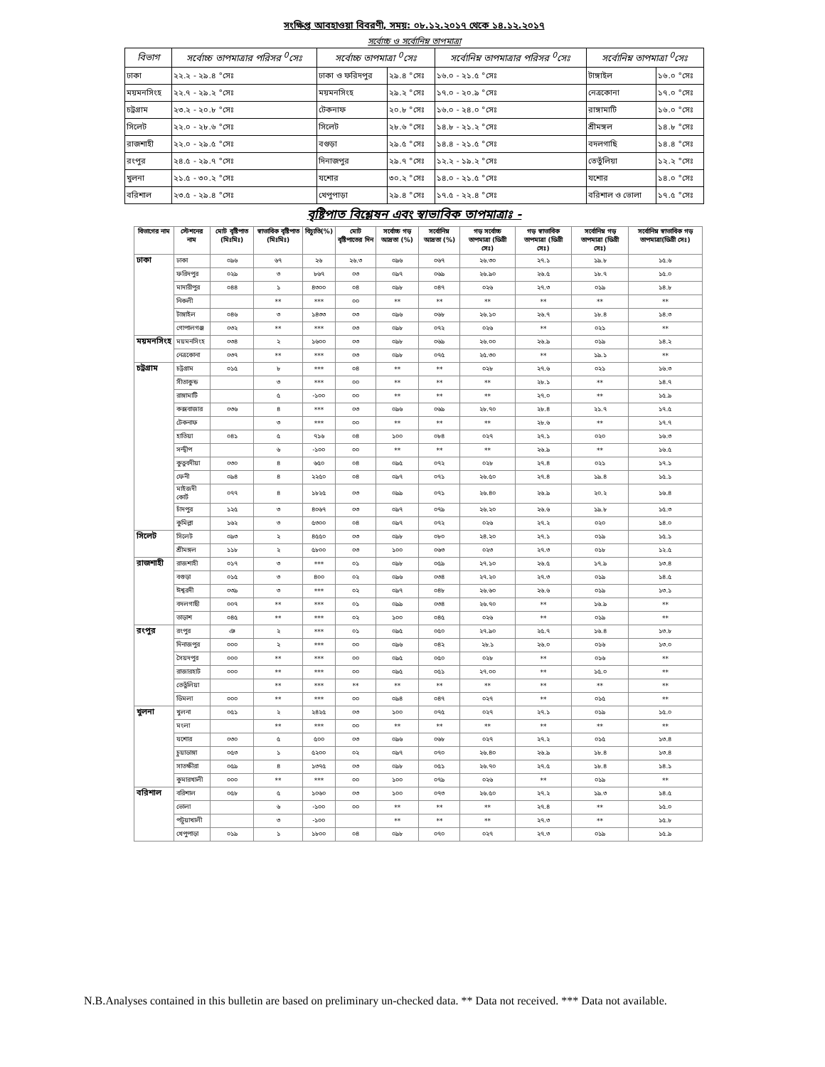সংক্ষিপ্ত আবহাওয়া বিবরণী, সময়: ০৮.১২.২০১৭ থেকে ১৪.১২.২০১৭
সর্বোচ্চ ও সর্বোনিম্ন তাপমাত্রা
| বিভাগ | সর্বোচ্চ তাপমাত্রার পরিসর <sup>0</sup>সেঃ | সর্বোচ্চ তাপমাত্রা <sup>0</sup>সেঃ | | সর্বোনিম্ন তাপমাত্রার পরিসর <sup>0</sup>সেঃ | সর্বোনিম্ন তাপমাত্রা <sup>0</sup>সেঃ | |
| --- | --- | --- | --- | --- | --- | --- |
| ঢাকা | ২২.২ - ২৯.৪ °সেঃ | ঢাকা ও ফরিদপুর | ২৯.৪ °সেঃ | ১৬.০ - ২১.৫ °সেঃ | টাঙ্গাইল | ১৬.০ °সেঃ |
| ময়মনসিংহ | ২২.৭ - ২৯.২ °সেঃ | ময়মনসিংহ | ২৯.২ °সেঃ | ১৭.০ - ২০.৯ °সেঃ | নেত্রকোনা | ১৭.০ °সেঃ |
| চট্রগ্রাম | ২৩.২ - ২০.৮ °সেঃ | টেকনাফ | ২০.৮ °সেঃ | ১৬.০ - ২৪.০ °সেঃ | রাঙ্গামাটি | ১৬.০ °সেঃ |
| সিলেট | ২২.০ - ২৮.৬ °সেঃ | সিলেট | ২৮.৬ °সেঃ | ১৪.৮ - ২১.২ °সেঃ | শ্রীমঙ্গল | ১৪.৮ °সেঃ |
| রাজশাহী | ২২.০ - ২৯.৫ °সেঃ | বগুড়া | ২৯.৫ °সেঃ | ১৪.৪ - ২১.৫ °সেঃ | বদলগাছি | ১৪.৪ °সেঃ |
| রংপুর | ২৪.৫ - ২৯.৭ °সেঃ | দিনাজপুর | ২৯.৭ °সেঃ | ১২.২ - ১৯.২ °সেঃ | তেতুঁলিয়া | ১২.২ °সেঃ |
| খুলনা | ২১.৫ - ৩০.২ °সেঃ | যশোর | ৩০.২ °সেঃ | ১৪.০ - ২১.৫ °সেঃ | যশোর | ১৪.০ °সেঃ |
| বরিশাল | ২৩.৫ - ২৯.৪ °সেঃ | খেপুপাড়া | ২৯.৪ °সেঃ | ১৭.৫ - ২২.৪ °সেঃ | বরিশাল ও ভোলা | ১৭.৫ °সেঃ |
বৃষ্টিপাত বিশ্লেষন এবং স্বাভাবিক তাপমাত্রাঃ -
| বিভাগের নাম | স্টেশনের নাম | মোট বৃষ্টিপাত (মিঃমিঃ) | স্বাভাবিক বৃষ্টিপাত (মিঃমিঃ) | বিচ্যুতি(%) | মোট বৃষ্টিপাতের দিন | সর্বোচ্চ গড় আদ্রতা (%) | সর্বোনিম্ন আদ্রতা (%) | গড় সর্বোচ্চ তাপমাত্রা (ডিগ্রী সেঃ) | গড় স্বাভাবিক তাপমাত্রা (ডিগ্রী সেঃ) | সর্বোনিম্ন গড় তাপমাত্রা (ডিগ্রী সেঃ) | সর্বোনিম্ন স্বাভাবিক গড় তাপমাত্রা(ডিগ্রী সেঃ) |
| --- | --- | --- | --- | --- | --- | --- | --- | --- | --- | --- | --- |
| ঢাকা | ঢাকা | ০৯৬ | ৬৭ | ২৬ | ২৬.৩ | ০৯৬ | ০৬৭ | ২৬.৩০ | ২৭.১ | ১৯.৮ | ১৫.৬ |
| | ফরিদপুর | ০২৯ | ৩ | ৮৬৭ | ০৩ | ০৯৭ | ০৬৯ | ২৬.৯০ | ২৬.৫ | ১৮.৭ | ১৫.০ |
| | মাদারীপুর | ০৪৪ | ১ | ৪৩০০ | ০৪ | ০৯৮ | ০৪৭ | ০২৬ | ২৭.৩ | ০১৯ | ১৪.৮ |
| | নিকলী | | ** | *** | ০০ | ** | ** | ** | ** | ** | ** |
| | টাঙ্গাইল | ০৪৬ | ৩ | ১৪৩৩ | ০৩ | ০৯৬ | ০৬৮ | ২৬.১০ | ২৬.৭ | ১৮.৪ | ১৪.৩ |
| | গোপালগঞ্জ | ০৩২ | ** | *** | ০৩ | ০৯৮ | ০৭২ | ০২৬ | ** | ০২১ | ** |
| ময়মনসিংহ | ময়মনসিংহ | ০৩৪ | ২ | ১৬০০ | ০৩ | ০৯৮ | ০৬৯ | ২৬.০০ | ২৬.৯ | ০১৯ | ১৪.২ |
| | নেত্রকোনা | ০৩৭ | ** | *** | ০৩ | ০৯৮ | ০৭৫ | ২৫.৩০ | ** | ১৯.১ | ** |
| চট্রগ্রাম | চট্রগ্রাম | ০১৫ | ৮ | *** | ০৪ | ** | ** | ০২৮ | ২৭.৬ | ০২১ | ১৬.৩ |
| | সীতাকুন্ড | | ৩ | *** | ০০ | ** | ** | ** | ২৮.১ | ** | ১৪.৭ |
| | রাঙ্গামাটি | | ৫ | -১০০ | ০০ | ** | ** | ** | ২৭.০ | ** | ১৫.৯ |
| | কক্সবাজার | ০৩৬ | ৪ | *** | ০৩ | ০৯৬ | ০৬৯ | ২৮.৭০ | ২৮.৪ | ২১.৭ | ১৭.৫ |
| | টেকনাফ | | ৩ | *** | ০০ | ** | ** | ** | ২৮.৬ | ** | ১৭.৭ |
| | হাতিয়া | ০৪১ | ৫ | ৭১৬ | ০৪ | ১০০ | ০৮৪ | ০২৭ | ২৭.১ | ০২০ | ১৬.৩ |
| | সন্দ্বীপ | | ৬ | -১০০ | ০০ | ** | ** | ** | ২৬.৯ | ** | ১৬.৫ |
| | কুতুবদীয়া | ০৩০ | ৪ | ৬৫০ | ০৪ | ০৯৫ | ০৭২ | ০২৮ | ২৭.৪ | ০২১ | ১৭.১ |
| | ফেনী | ০৯৪ | ৪ | ২২৫০ | ০৪ | ০৯৭ | ০৭১ | ২৬.৫০ | ২৭.৪ | ১৯.৪ | ১৫.১ |
| | মাইজদী কোর্ট | ০৭৭ | ৪ | ১৮২৫ | ০৩ | ০৯৯ | ০৭১ | ২৬.৪০ | ২৬.৯ | ২০.২ | ১৬.৪ |
| | চাঁদপুর | ১২৫ | ৩ | ৪০৬৭ | ০৩ | ০৯৭ | ০৭৯ | ২৬.২০ | ২৬.৬ | ১৯.৮ | ১৫.৩ |
| | কুমিল্লা | ১৬২ | ৩ | ৫৩০০ | ০৪ | ০৯৭ | ০৭২ | ০২৬ | ২৭.২ | ০২০ | ১৪.০ |
| সিলেট | সিলেট | ০৯৩ | ২ | ৪৫৫০ | ০৩ | ০৯৮ | ০৮০ | ২৪.২০ | ২৭.১ | ০১৯ | ১৫.১ |
| | শ্রীমঙ্গল | ১১৮ | ২ | ৫৮০০ | ০৩ | ১০০ | ০৬৩ | ০২৩ | ২৭.৩ | ০১৮ | ১২.৫ |
| রাজশাহী | রাজশাহী | ০১৭ | ৩ | *** | ০১ | ০৯৮ | ০৫৯ | ২৭.১০ | ২৬.৫ | ১৭.৯ | ১৩.৪ |
| | বগুড়া | ০১৫ | ৩ | ৪০০ | ০২ | ০৯৬ | ০৩৪ | ২৭.২০ | ২৭.৩ | ০১৯ | ১৪.৫ |
| | ঈশ্বরদী | ০৩৯ | ৩ | *** | ০২ | ০৯৭ | ০৪৮ | ২৬.৬০ | ২৬.৬ | ০১৯ | ১৩.১ |
| | বদলগাছী | ০০৭ | ** | *** | ০১ | ০৯৯ | ০৩৪ | ২৬.৭০ | ** | ১৬.৯ | ** |
| | তাড়াশ | ০৪৫ | ** | *** | ০২ | ১০০ | ০৪৫ | ০২৬ | ** | ০১৯ | ** |
| রংপুর | রংপুর | ঞ | ২ | *** | ০১ | ০৯৫ | ০৫০ | ২৭.৯০ | ২৫.৭ | ১৬.৪ | ১৩.৮ |
| | দিনাজপুর | ০০০ | ২ | *** | ০০ | ০৯৬ | ০৪২ | ২৮.১ | ২৬.০ | ০১৬ | ১৩.০ |
| | সৈয়দপুর | ০০০ | ** | *** | ০০ | ০৯৫ | ০৫০ | ০২৮ | ** | ০১৬ | ** |
| | রাজারহাট | ০০০ | ** | *** | ০০ | ০৯৫ | ০৫১ | ২৭.০০ | ** | ১৫.০ | ** |
| | তেতুঁলিয়া | | ** | *** | ** | ** | ** | ** | ** | ** | ** |
| | ডিমলা | ০০০ | ** | *** | ০০ | ০৯৪ | ০৪৭ | ০২৭ | ** | ০১৫ | ** |
| খুলনা | খুলনা | ০৫১ | ২ | ২৪২৫ | ০৩ | ১০০ | ০৭৫ | ০২৭ | ২৭.১ | ০১৯ | ১৫.০ |
| | মংলা | | ** | *** | ০০ | ** | ** | ** | ** | ** | ** |
| | যশোর | ০৩০ | ৫ | ৫০০ | ০৩ | ০৯৬ | ০৬৮ | ০২৭ | ২৭.২ | ০১৫ | ১৩.৪ |
| | চুয়াডাঙ্গা | ০৫৩ | ১ | ৫২০০ | ০২ | ০৯৭ | ০৭০ | ২৬.৪০ | ২৬.৯ | ১৮.৪ | ১৩.৪ |
| | সাতক্ষীরা | ০৫৯ | ৪ | ১৩৭৫ | ০৩ | ০৯৮ | ০৫১ | ২৬.৭০ | ২৭.৫ | ১৮.৪ | ১৪.১ |
| | কুমারখালী | ০০০ | ** | *** | ০০ | ১০০ | ০৭৯ | ০২৬ | ** | ০১৯ | ** |
| বরিশাল | বরিশাল | ০৫৮ | ৫ | ১০৬০ | ০৩ | ১০০ | ০৭৩ | ২৬.৫০ | ২৭.২ | ১৯.৩ | ১৪.৫ |
| | ভোলা | | ৬ | -১০০ | ০০ | ** | ** | ** | ২৭.৪ | ** | ১৫.০ |
| | পটুয়াখালী | | ৩ | -১০০ | | ** | ** | ** | ২৭.৩ | ** | ১৫.৮ |
| | খেপুপাড়া | ০১৯ | ১ | ১৮০০ | ০৪ | ০৯৮ | ০৭০ | ০২৭ | ২৭.৩ | ০১৯ | ১৫.৯ |
N.B.Analyses contained in this bulletin are based on preliminary un-checked data. ** Data not received. *** Data not available.